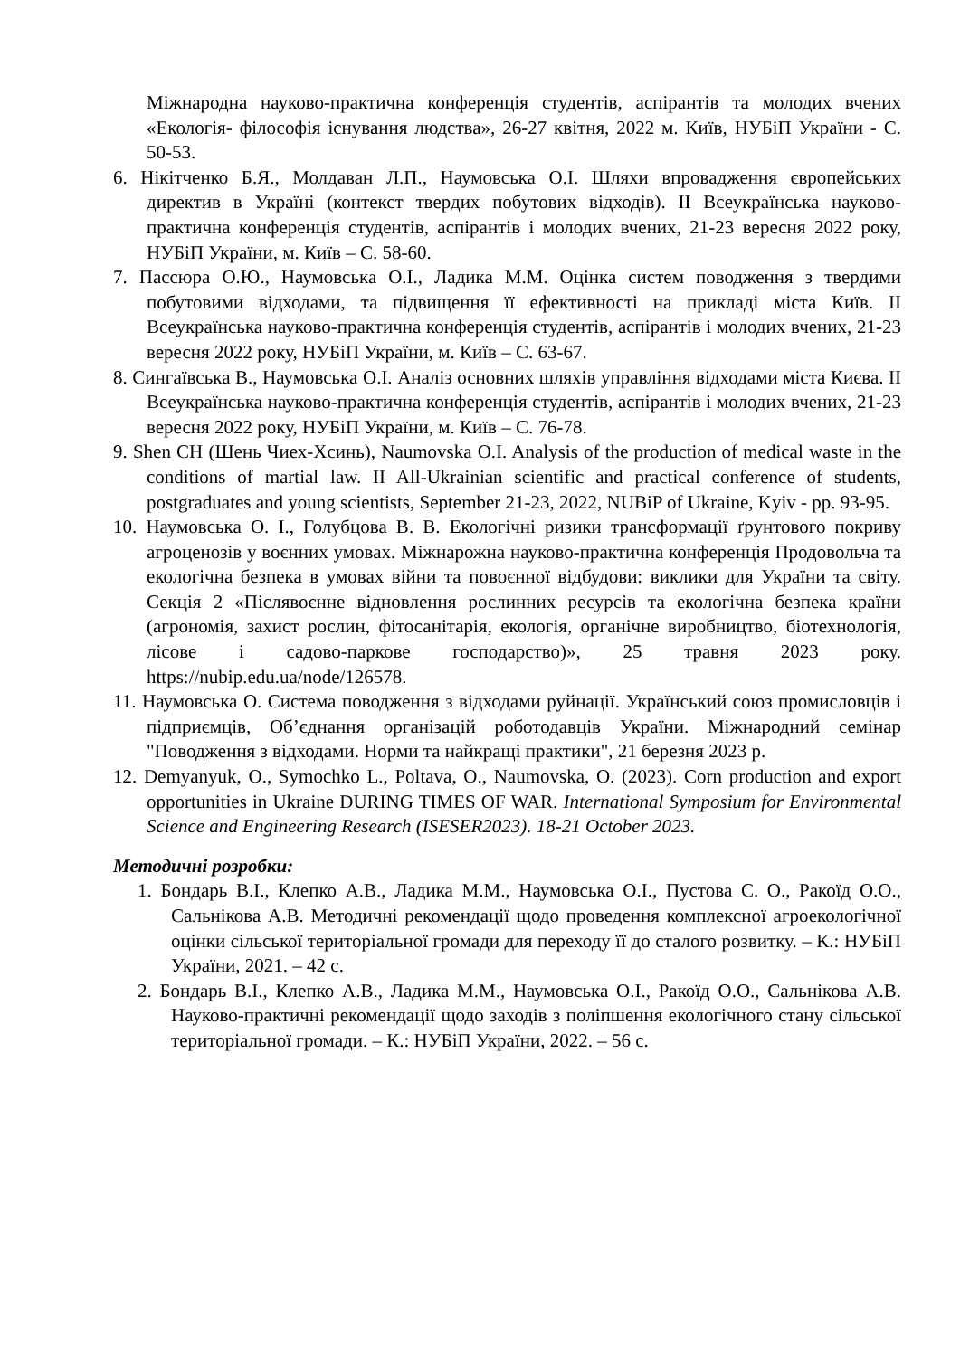Міжнародна науково-практична конференція студентів, аспірантів та молодих вчених «Екологія- філософія існування людства», 26-27 квітня, 2022 м. Київ, НУБіП України - С. 50-53.
6. Нікітченко Б.Я., Молдаван Л.П., Наумовська О.І. Шляхи впровадження європейських директив в Україні (контекст твердих побутових відходів). ІІ Всеукраїнська науково-практична конференція студентів, аспірантів і молодих вчених, 21-23 вересня 2022 року, НУБіП України, м. Київ – С. 58-60.
7. Пассюра О.Ю., Наумовська О.І., Ладика М.М. Оцінка систем поводження з твердими побутовими відходами, та підвищення її ефективності на прикладі міста Київ. ІІ Всеукраїнська науково-практична конференція студентів, аспірантів і молодих вчених, 21-23 вересня 2022 року, НУБіП України, м. Київ – С. 63-67.
8. Сингаївська В., Наумовська О.І. Аналіз основних шляхів управління відходами міста Києва. ІІ Всеукраїнська науково-практична конференція студентів, аспірантів і молодих вчених, 21-23 вересня 2022 року, НУБіП України, м. Київ – С. 76-78.
9. Shen CH (Шень Чиех-Хсинь), Naumovska O.I. Analysis of the production of medical waste in the conditions of martial law. II All-Ukrainian scientific and practical conference of students, postgraduates and young scientists, September 21-23, 2022, NUBiP of Ukraine, Kyiv - pp. 93-95.
10. Наумовська О. І., Голубцова В. В. Екологічні ризики трансформації ґрунтового покриву агроценозів у воєнних умовах. Міжнарожна науково-практична конференція Продовольча та екологічна безпека в умовах війни та повоєнної відбудови: виклики для України та світу. Секція 2 «Післявоєнне відновлення рослинних ресурсів та екологічна безпека країни (агрономія, захист рослин, фітосанітарія, екологія, органічне виробництво, біотехнологія, лісове і садово-паркове господарство)», 25 травня 2023 року. https://nubip.edu.ua/node/126578.
11. Наумовська О. Система поводження з відходами руйнації. Український союз промисловців і підприємців, Об’єднання організацій роботодавців України. Міжнародний семінар "Поводження з відходами. Норми та найкращі практики", 21 березня 2023 р.
12. Demyanyuk, O., Symochko L., Poltava, O., Naumovska, O. (2023). Corn production and export opportunities in Ukraine DURING TIMES OF WAR. International Symposium for Environmental Science and Engineering Research (ISESER2023). 18-21 October 2023.
Методичні розробки:
1. Бондарь В.І., Клепко А.В., Ладика М.М., Наумовська О.І., Пустова С. О., Ракоїд О.О., Сальнікова А.В. Методичні рекомендації щодо проведення комплексної агроекологічної оцінки сільської територіальної громади для переходу її до сталого розвитку. – К.: НУБіП України, 2021. – 42 с.
2. Бондарь В.І., Клепко А.В., Ладика М.М., Наумовська О.І., Ракоїд О.О., Сальнікова А.В. Науково-практичні рекомендації щодо заходів з поліпшення екологічного стану сільської територіальної громади. – К.: НУБіП України, 2022. – 56 с.